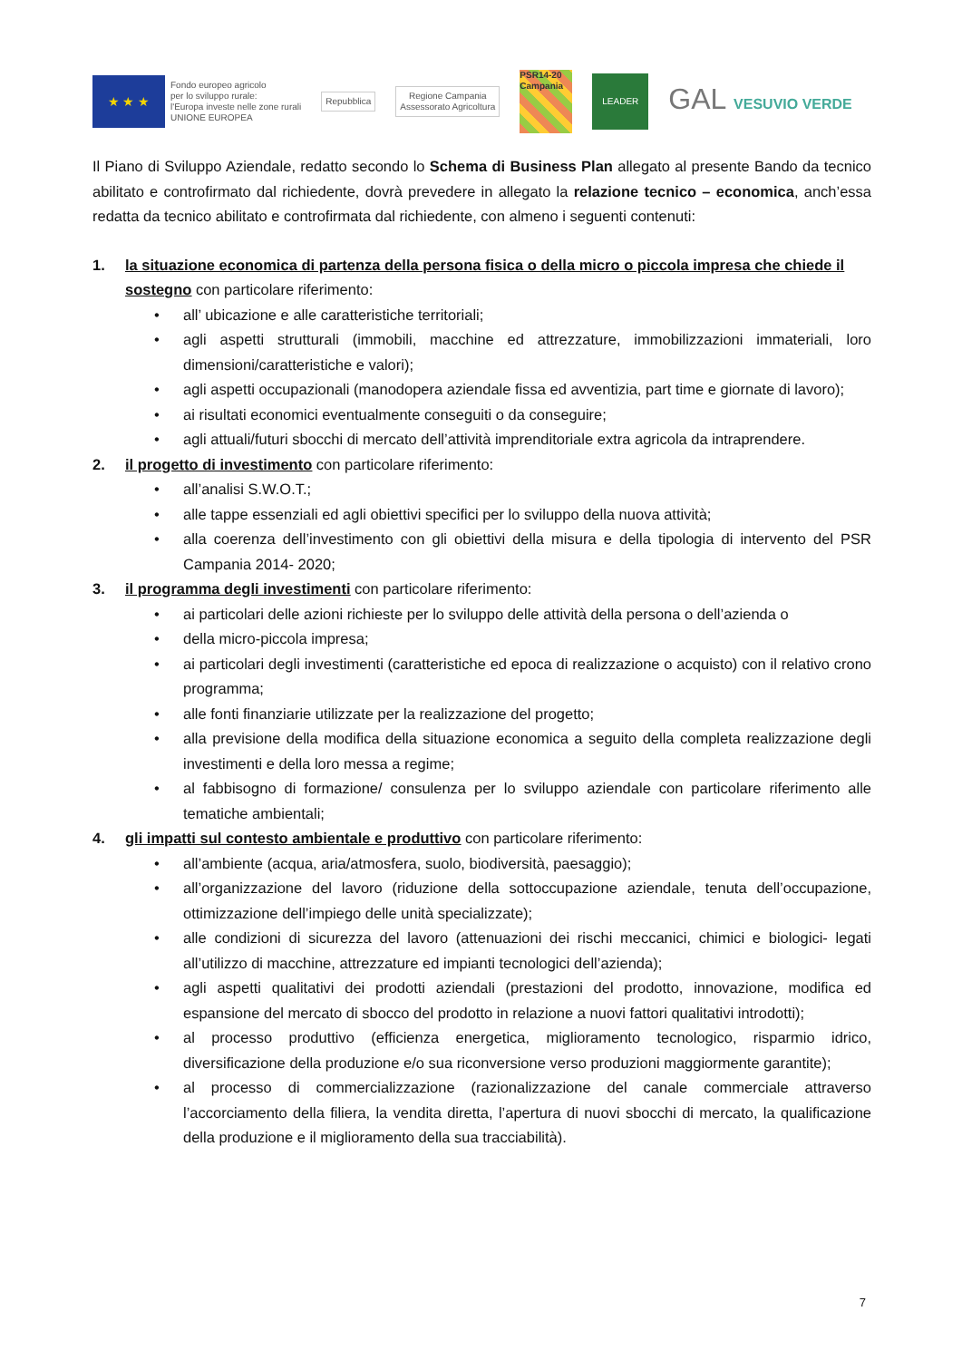★ ★ ★
Fondo europeo agricolo
per lo sviluppo rurale:
l'Europa investe nelle zone rurali
UNIONE EUROPEA
Repubblica
Regione Campania
Assessorato Agricoltura
PSR14-20 Campania
LEADER
GAL VESUVIO VERDE
Il Piano di Sviluppo Aziendale, redatto secondo lo Schema di Business Plan allegato al presente Bando da tecnico abilitato e controfirmato dal richiedente, dovrà prevedere in allegato la relazione tecnico – economica, anch’essa redatta da tecnico abilitato e controfirmata dal richiedente, con almeno i seguenti contenuti:
1. la situazione economica di partenza della persona fisica o della micro o piccola impresa che chiede il sostegno con particolare riferimento:
• all’ ubicazione e alle caratteristiche territoriali;
• agli aspetti strutturali (immobili, macchine ed attrezzature, immobilizzazioni immateriali, loro dimensioni/caratteristiche e valori);
• agli aspetti occupazionali (manodopera aziendale fissa ed avventizia, part time e giornate di lavoro);
• ai risultati economici eventualmente conseguiti o da conseguire;
• agli attuali/futuri sbocchi di mercato dell’attività imprenditoriale extra agricola da intraprendere.
2. il progetto di investimento con particolare riferimento:
• all’analisi S.W.O.T.;
• alle tappe essenziali ed agli obiettivi specifici per lo sviluppo della nuova attività;
• alla coerenza dell’investimento con gli obiettivi della misura e della tipologia di intervento del PSR Campania 2014- 2020;
3. il programma degli investimenti con particolare riferimento:
• ai particolari delle azioni richieste per lo sviluppo delle attività della persona o dell’azienda o
• della micro-piccola impresa;
• ai particolari degli investimenti (caratteristiche ed epoca di realizzazione o acquisto) con il relativo crono programma;
• alle fonti finanziarie utilizzate per la realizzazione del progetto;
• alla previsione della modifica della situazione economica a seguito della completa realizzazione degli investimenti e della loro messa a regime;
• al fabbisogno di formazione/ consulenza per lo sviluppo aziendale con particolare riferimento alle tematiche ambientali;
4. gli impatti sul contesto ambientale e produttivo con particolare riferimento:
• all’ambiente (acqua, aria/atmosfera, suolo, biodiversità, paesaggio);
• all’organizzazione del lavoro (riduzione della sottoccupazione aziendale, tenuta dell’occupazione, ottimizzazione dell’impiego delle unità specializzate);
• alle condizioni di sicurezza del lavoro (attenuazioni dei rischi meccanici, chimici e biologici- legati all’utilizzo di macchine, attrezzature ed impianti tecnologici dell’azienda);
• agli aspetti qualitativi dei prodotti aziendali (prestazioni del prodotto, innovazione, modifica ed espansione del mercato di sbocco del prodotto in relazione a nuovi fattori qualitativi introdotti);
• al processo produttivo (efficienza energetica, miglioramento tecnologico, risparmio idrico, diversificazione della produzione e/o sua riconversione verso produzioni maggiormente garantite);
• al processo di commercializzazione (razionalizzazione del canale commerciale attraverso l’accorciamento della filiera, la vendita diretta, l’apertura di nuovi sbocchi di mercato, la qualificazione della produzione e il miglioramento della sua tracciabilità).
7